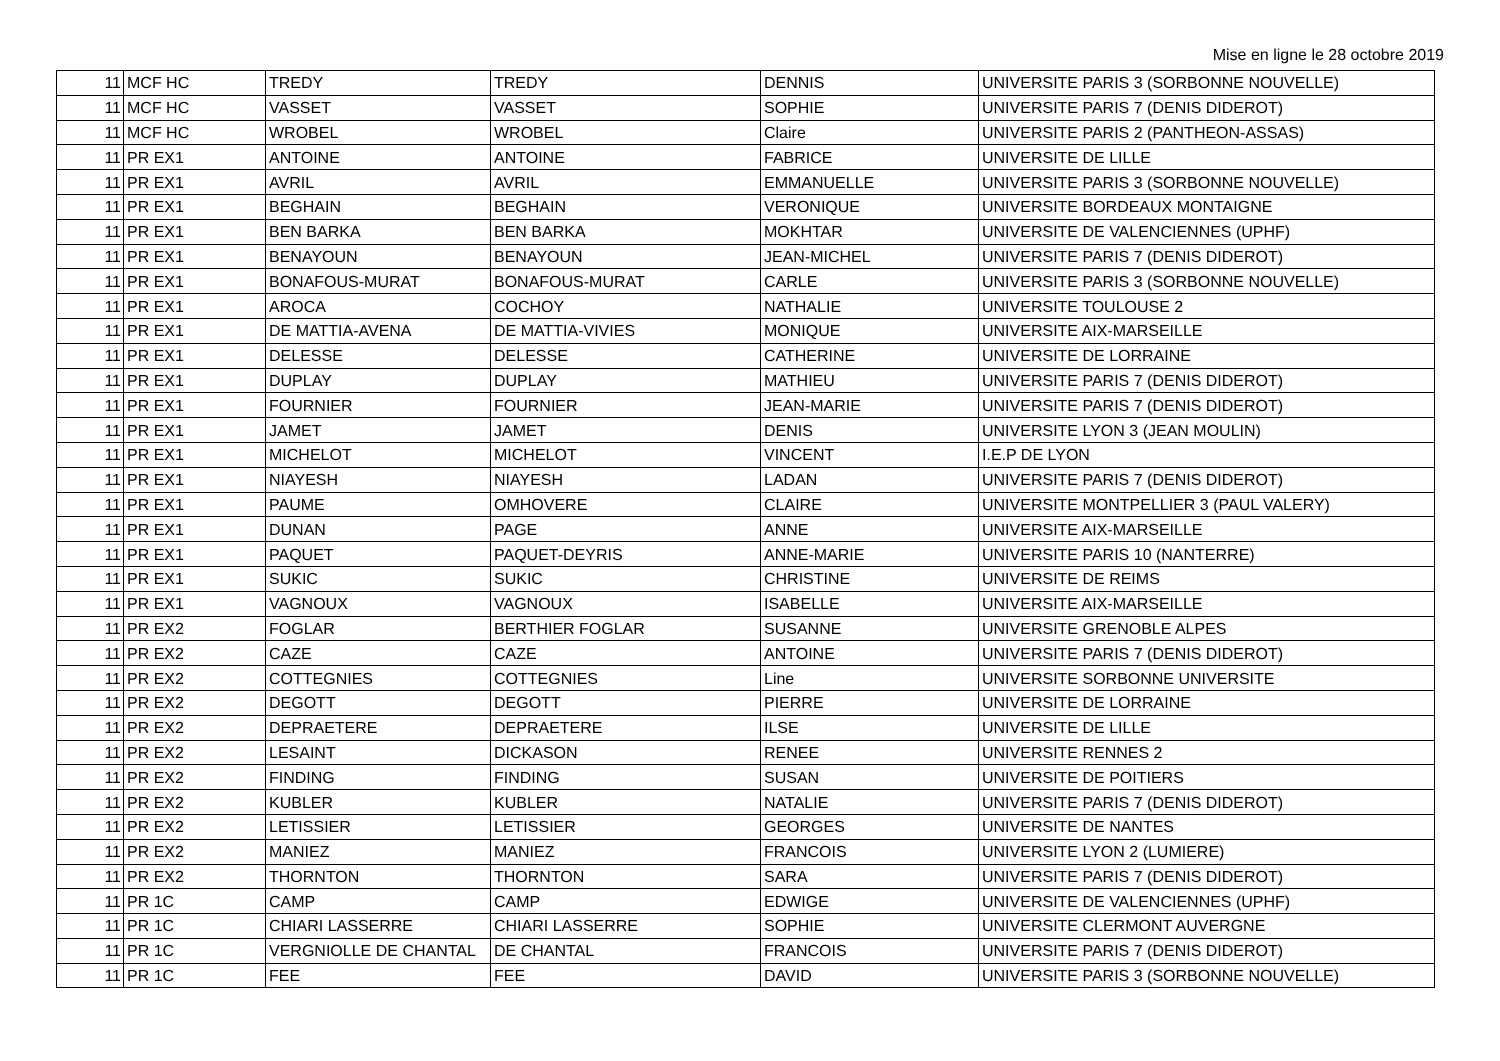Mise en ligne le 28 octobre 2019
| 11 | MCF HC | TREDY | TREDY | DENNIS | UNIVERSITE PARIS 3 (SORBONNE NOUVELLE) |
| 11 | MCF HC | VASSET | VASSET | SOPHIE | UNIVERSITE PARIS 7 (DENIS DIDEROT) |
| 11 | MCF HC | WROBEL | WROBEL | Claire | UNIVERSITE PARIS 2 (PANTHEON-ASSAS) |
| 11 | PR EX1 | ANTOINE | ANTOINE | FABRICE | UNIVERSITE DE LILLE |
| 11 | PR EX1 | AVRIL | AVRIL | EMMANUELLE | UNIVERSITE PARIS 3 (SORBONNE NOUVELLE) |
| 11 | PR EX1 | BEGHAIN | BEGHAIN | VERONIQUE | UNIVERSITE BORDEAUX MONTAIGNE |
| 11 | PR EX1 | BEN BARKA | BEN BARKA | MOKHTAR | UNIVERSITE DE VALENCIENNES (UPHF) |
| 11 | PR EX1 | BENAYOUN | BENAYOUN | JEAN-MICHEL | UNIVERSITE PARIS 7 (DENIS DIDEROT) |
| 11 | PR EX1 | BONAFOUS-MURAT | BONAFOUS-MURAT | CARLE | UNIVERSITE PARIS 3 (SORBONNE NOUVELLE) |
| 11 | PR EX1 | AROCA | COCHOY | NATHALIE | UNIVERSITE TOULOUSE 2 |
| 11 | PR EX1 | DE MATTIA-AVENA | DE MATTIA-VIVIES | MONIQUE | UNIVERSITE AIX-MARSEILLE |
| 11 | PR EX1 | DELESSE | DELESSE | CATHERINE | UNIVERSITE DE LORRAINE |
| 11 | PR EX1 | DUPLAY | DUPLAY | MATHIEU | UNIVERSITE PARIS 7 (DENIS DIDEROT) |
| 11 | PR EX1 | FOURNIER | FOURNIER | JEAN-MARIE | UNIVERSITE PARIS 7 (DENIS DIDEROT) |
| 11 | PR EX1 | JAMET | JAMET | DENIS | UNIVERSITE LYON 3 (JEAN MOULIN) |
| 11 | PR EX1 | MICHELOT | MICHELOT | VINCENT | I.E.P DE LYON |
| 11 | PR EX1 | NIAYESH | NIAYESH | LADAN | UNIVERSITE PARIS 7 (DENIS DIDEROT) |
| 11 | PR EX1 | PAUME | OMHOVERE | CLAIRE | UNIVERSITE MONTPELLIER 3 (PAUL VALERY) |
| 11 | PR EX1 | DUNAN | PAGE | ANNE | UNIVERSITE AIX-MARSEILLE |
| 11 | PR EX1 | PAQUET | PAQUET-DEYRIS | ANNE-MARIE | UNIVERSITE PARIS 10 (NANTERRE) |
| 11 | PR EX1 | SUKIC | SUKIC | CHRISTINE | UNIVERSITE DE REIMS |
| 11 | PR EX1 | VAGNOUX | VAGNOUX | ISABELLE | UNIVERSITE AIX-MARSEILLE |
| 11 | PR EX2 | FOGLAR | BERTHIER FOGLAR | SUSANNE | UNIVERSITE GRENOBLE ALPES |
| 11 | PR EX2 | CAZE | CAZE | ANTOINE | UNIVERSITE PARIS 7 (DENIS DIDEROT) |
| 11 | PR EX2 | COTTEGNIES | COTTEGNIES | Line | UNIVERSITE SORBONNE UNIVERSITE |
| 11 | PR EX2 | DEGOTT | DEGOTT | PIERRE | UNIVERSITE DE LORRAINE |
| 11 | PR EX2 | DEPRAETERE | DEPRAETERE | ILSE | UNIVERSITE DE LILLE |
| 11 | PR EX2 | LESAINT | DICKASON | RENEE | UNIVERSITE RENNES 2 |
| 11 | PR EX2 | FINDING | FINDING | SUSAN | UNIVERSITE DE POITIERS |
| 11 | PR EX2 | KUBLER | KUBLER | NATALIE | UNIVERSITE PARIS 7 (DENIS DIDEROT) |
| 11 | PR EX2 | LETISSIER | LETISSIER | GEORGES | UNIVERSITE DE NANTES |
| 11 | PR EX2 | MANIEZ | MANIEZ | FRANCOIS | UNIVERSITE LYON 2 (LUMIERE) |
| 11 | PR EX2 | THORNTON | THORNTON | SARA | UNIVERSITE PARIS 7 (DENIS DIDEROT) |
| 11 | PR 1C | CAMP | CAMP | EDWIGE | UNIVERSITE DE VALENCIENNES (UPHF) |
| 11 | PR 1C | CHIARI LASSERRE | CHIARI LASSERRE | SOPHIE | UNIVERSITE CLERMONT AUVERGNE |
| 11 | PR 1C | VERGNIOLLE DE CHANTAL | DE CHANTAL | FRANCOIS | UNIVERSITE PARIS 7 (DENIS DIDEROT) |
| 11 | PR 1C | FEE | FEE | DAVID | UNIVERSITE PARIS 3 (SORBONNE NOUVELLE) |